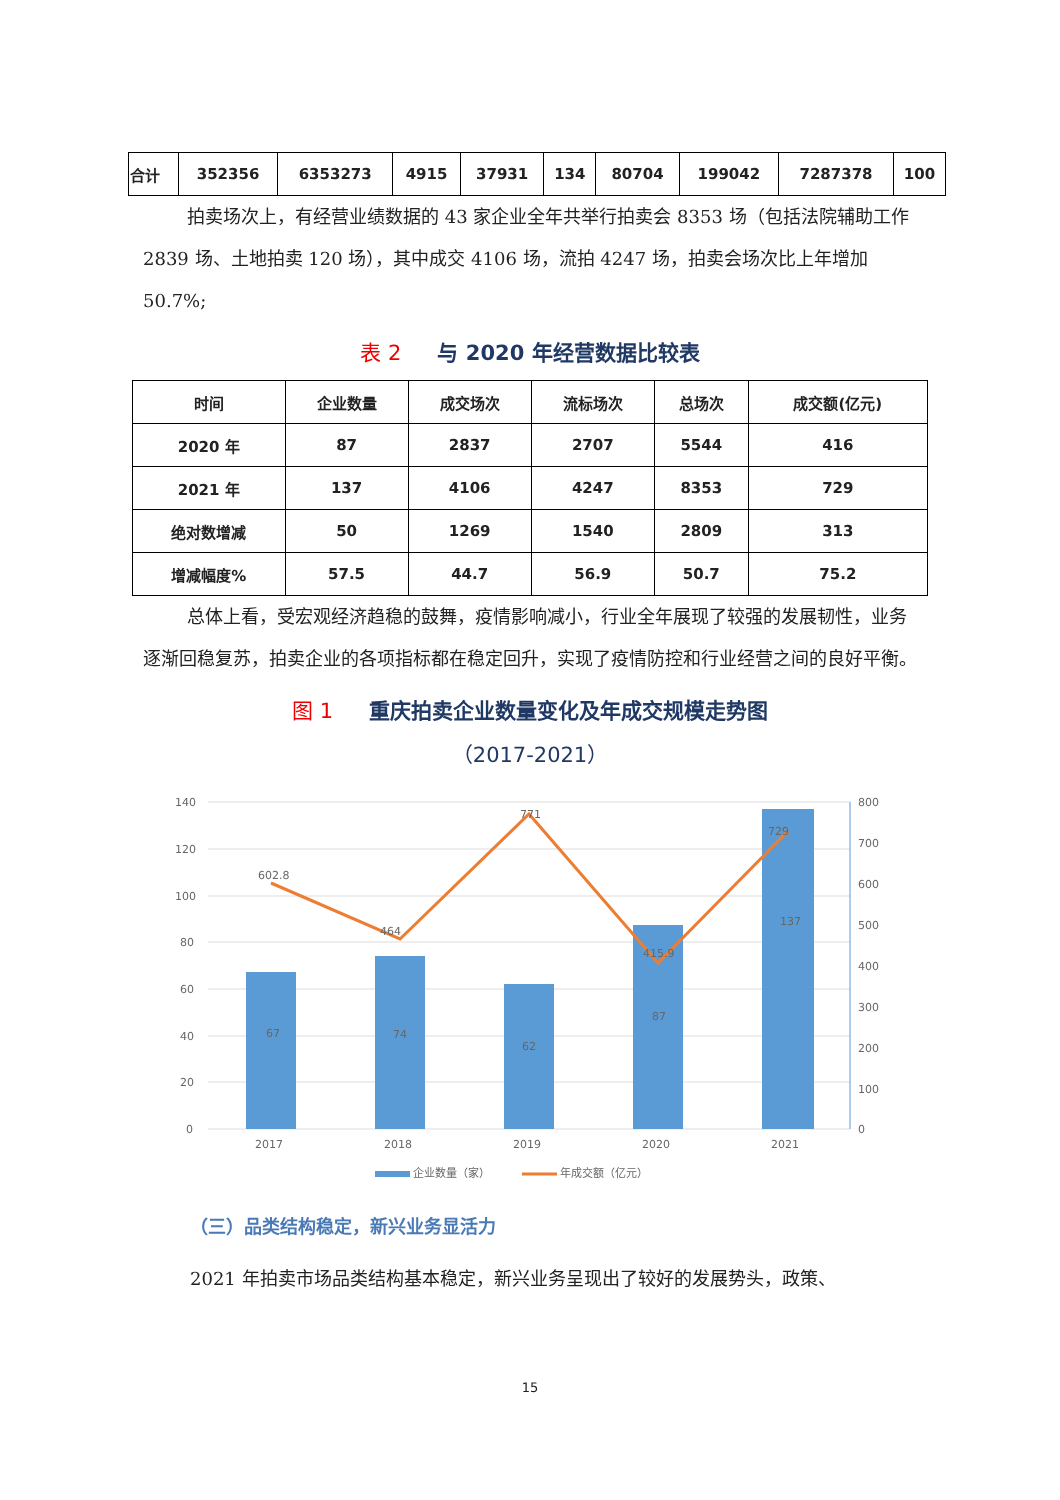| 合计 | 352356 | 6353273 | 4915 | 37931 | 134 | 80704 | 199042 | 7287378 | 100 |
拍卖场次上，有经营业绩数据的 43 家企业全年共举行拍卖会 8353 场（包括法院辅助工作 2839 场、土地拍卖 120 场），其中成交 4106 场，流拍 4247 场，拍卖会场次比上年增加 50.7%;
表 2 与 2020 年经营数据比较表
| 时间 | 企业数量 | 成交场次 | 流标场次 | 总场次 | 成交额(亿元) |
| --- | --- | --- | --- | --- | --- |
| 2020 年 | 87 | 2837 | 2707 | 5544 | 416 |
| 2021 年 | 137 | 4106 | 4247 | 8353 | 729 |
| 绝对数增减 | 50 | 1269 | 1540 | 2809 | 313 |
| 增减幅度% | 57.5 | 44.7 | 56.9 | 50.7 | 75.2 |
总体上看，受宏观经济趋稳的鼓舞，疫情影响减小，行业全年展现了较强的发展韧性，业务逐渐回稳复苏，拍卖企业的各项指标都在稳定回升，实现了疫情防控和行业经营之间的良好平衡。
图 1 重庆拍卖企业数量变化及年成交规模走势图
（2017-2021）
140
120
100
80
60
40
20
0
800
700
600
500
400
300
200
100
0
67
74
62
87
137
602.8
464
771
415.9
729
2017
2018
2019
2020
2021
企业数量（家）
年成交额（亿元）
（三）品类结构稳定，新兴业务显活力
2021 年拍卖市场品类结构基本稳定，新兴业务呈现出了较好的发展势头，政策、
15